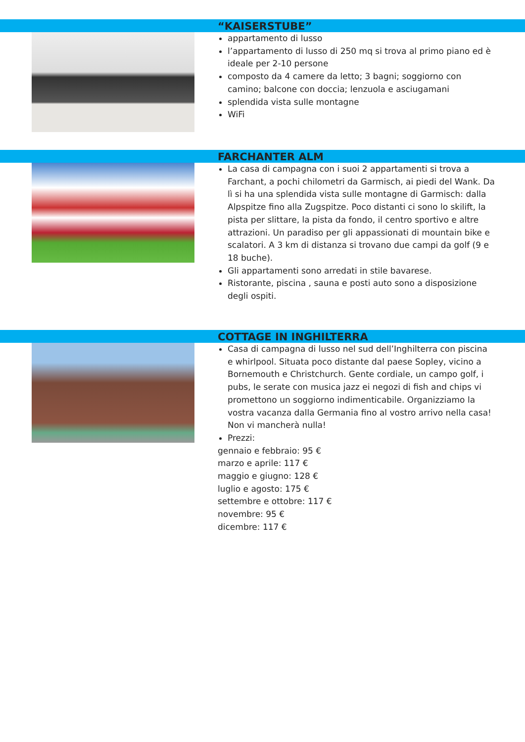“KAISERSTUBE”
appartamento di lusso
l’appartamento di lusso di 250 mq si trova al primo piano ed è ideale per 2-10 persone
composto da 4 camere da letto; 3 bagni; soggiorno con camino; balcone con doccia; lenzuola e asciugamani
splendida vista sulle montagne
WiFi
FARCHANTER ALM
La casa di campagna con i suoi 2 appartamenti si trova a Farchant, a pochi chilometri da Garmisch, ai piedi del Wank. Da lì si ha una splendida vista sulle montagne di Garmisch: dalla Alpspitze fino alla Zugspitze. Poco distanti ci sono lo skilift, la pista per slittare, la pista da fondo, il centro sportivo e altre attrazioni. Un paradiso per gli appassionati di mountain bike e scalatori. A 3 km di distanza si trovano due campi da golf (9 e 18 buche).
Gli appartamenti sono arredati in stile bavarese.
Ristorante, piscina , sauna e posti auto sono a disposizione degli ospiti.
COTTAGE IN INGHILTERRA
Casa di campagna di lusso nel sud dell’Inghilterra con piscina e whirlpool. Situata poco distante dal paese Sopley, vicino a Bornemouth e Christchurch. Gente cordiale, un campo golf, i pubs, le serate con musica jazz ei negozi di fish and chips vi promettono un soggiorno indimenticabile. Organizziamo la vostra vacanza dalla Germania fino al vostro arrivo nella casa! Non vi mancherà nulla!
Prezzi:
gennaio e febbraio: 95 €
marzo e aprile: 117 €
maggio e giugno: 128 €
luglio e agosto: 175 €
settembre e ottobre: 117 €
novembre: 95 €
dicembre: 117 €